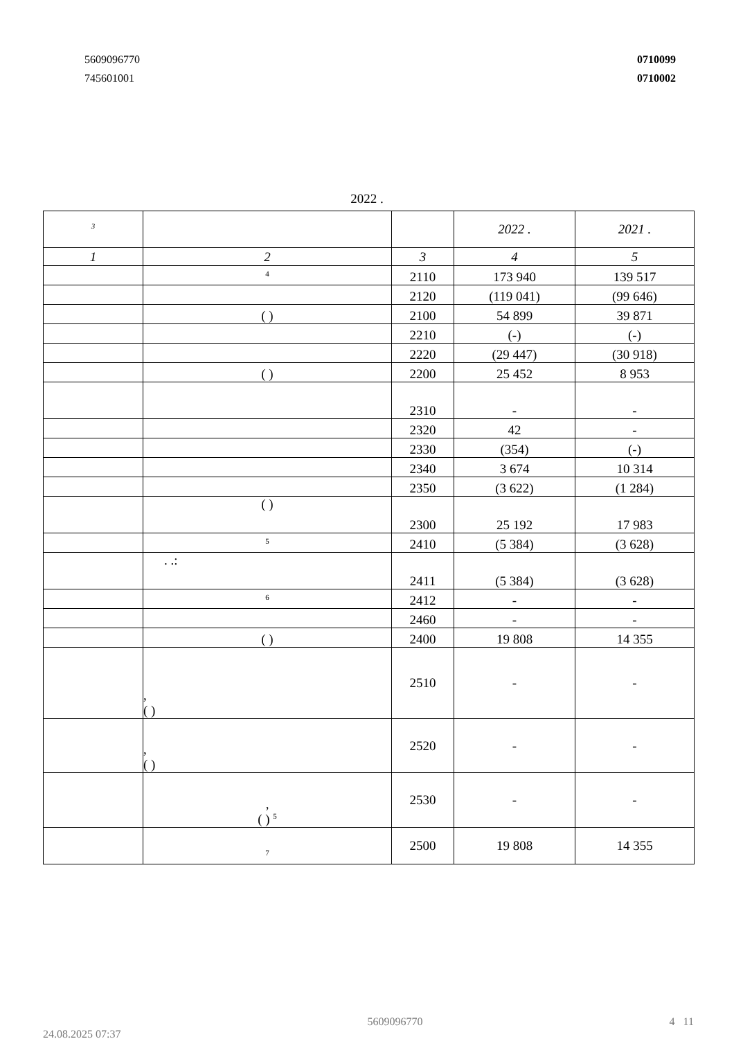5609096770
745601001
0710099
0710002
2022 .
| <sup>3</sup> | | | 2022 . | 2021 . |
| --- | --- | --- | --- | --- |
| 1 | 2 | 3 | 4 | 5 |
| | <sup>4</sup> | 2110 | 173 940 | 139 517 |
| | | 2120 | (119 041) | (99 646) |
| | ( ) | 2100 | 54 899 | 39 871 |
| | | 2210 | (-) | (-) |
| | | 2220 | (29 447) | (30 918) |
| | ( ) | 2200 | 25 452 | 8 953 |
| | | 2310 | - | - |
| | | 2320 | 42 | - |
| | | 2330 | (354) | (-) |
| | | 2340 | 3 674 | 10 314 |
| | | 2350 | (3 622) | (1 284) |
| | ( ) | 2300 | 25 192 | 17 983 |
| | <sup>5</sup> | 2410 | (5 384) | (3 628) |
| | . .: | 2411 | (5 384) | (3 628) |
| | <sup>6</sup> | 2412 | - | - |
| | | 2460 | - | - |
| | ( ) | 2400 | 19 808 | 14 355 |
| | , ( ) | 2510 | - | - |
| | , ( ) | 2520 | - | - |
| | , ( ) <sup>5</sup> | 2530 | - | - |
| | <sup>7</sup> | 2500 | 19 808 | 14 355 |
24.08.2025 07:37 5609096770 4 11